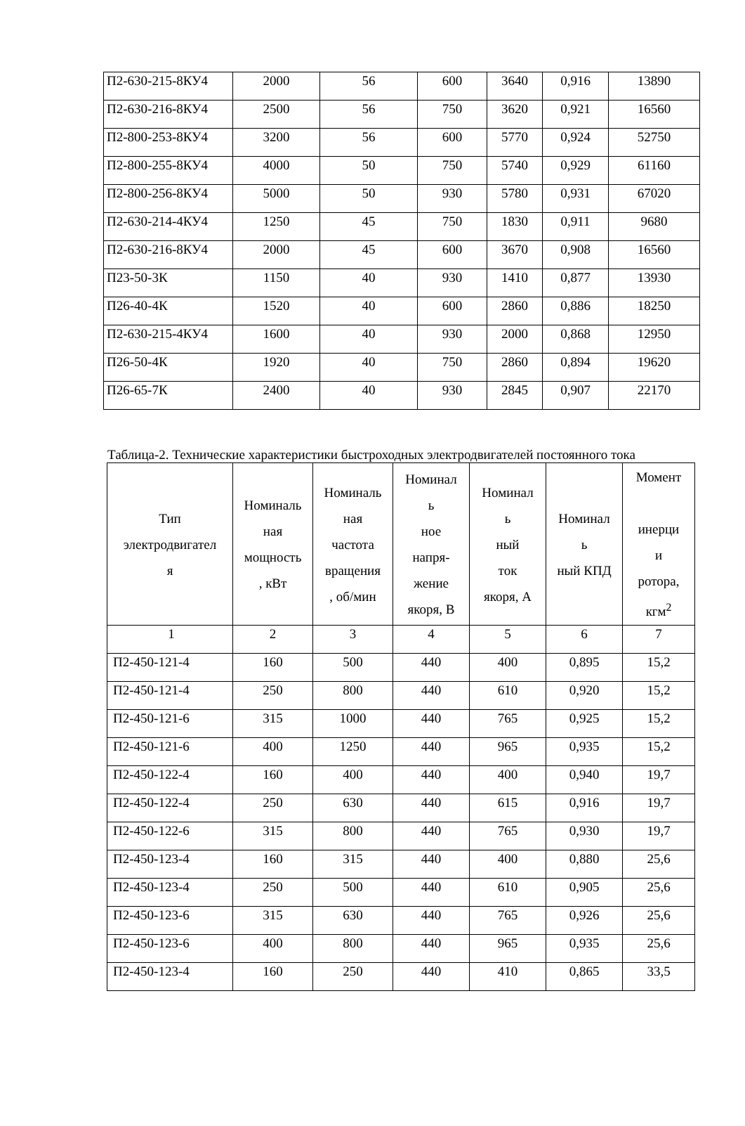| П2-630-215-8КУ4 | 2000 | 56 | 600 | 3640 | 0,916 | 13890 |
| П2-630-216-8КУ4 | 2500 | 56 | 750 | 3620 | 0,921 | 16560 |
| П2-800-253-8КУ4 | 3200 | 56 | 600 | 5770 | 0,924 | 52750 |
| П2-800-255-8КУ4 | 4000 | 50 | 750 | 5740 | 0,929 | 61160 |
| П2-800-256-8КУ4 | 5000 | 50 | 930 | 5780 | 0,931 | 67020 |
| П2-630-214-4КУ4 | 1250 | 45 | 750 | 1830 | 0,911 | 9680 |
| П2-630-216-8КУ4 | 2000 | 45 | 600 | 3670 | 0,908 | 16560 |
| П23-50-3К | 1150 | 40 | 930 | 1410 | 0,877 | 13930 |
| П26-40-4К | 1520 | 40 | 600 | 2860 | 0,886 | 18250 |
| П2-630-215-4КУ4 | 1600 | 40 | 930 | 2000 | 0,868 | 12950 |
| П26-50-4К | 1920 | 40 | 750 | 2860 | 0,894 | 19620 |
| П26-65-7К | 2400 | 40 | 930 | 2845 | 0,907 | 22170 |
Таблица-2. Технические характеристики быстроходных электродвигателей постоянного тока
| Тип электродвигател я | Номиналь ная мощность , кВт | Номиналь ная частота вращения , об/мин | Номинал ь ное напря- жение якоря, В | Номинал ь ный ток якоря, А | Номинал ь ный КПД | Момент инерци и ротора, кгм<sup>2</sup> |
| --- | --- | --- | --- | --- | --- | --- |
| 1 | 2 | 3 | 4 | 5 | 6 | 7 |
| П2-450-121-4 | 160 | 500 | 440 | 400 | 0,895 | 15,2 |
| П2-450-121-4 | 250 | 800 | 440 | 610 | 0,920 | 15,2 |
| П2-450-121-6 | 315 | 1000 | 440 | 765 | 0,925 | 15,2 |
| П2-450-121-6 | 400 | 1250 | 440 | 965 | 0,935 | 15,2 |
| П2-450-122-4 | 160 | 400 | 440 | 400 | 0,940 | 19,7 |
| П2-450-122-4 | 250 | 630 | 440 | 615 | 0,916 | 19,7 |
| П2-450-122-6 | 315 | 800 | 440 | 765 | 0,930 | 19,7 |
| П2-450-123-4 | 160 | 315 | 440 | 400 | 0,880 | 25,6 |
| П2-450-123-4 | 250 | 500 | 440 | 610 | 0,905 | 25,6 |
| П2-450-123-6 | 315 | 630 | 440 | 765 | 0,926 | 25,6 |
| П2-450-123-6 | 400 | 800 | 440 | 965 | 0,935 | 25,6 |
| П2-450-123-4 | 160 | 250 | 440 | 410 | 0,865 | 33,5 |